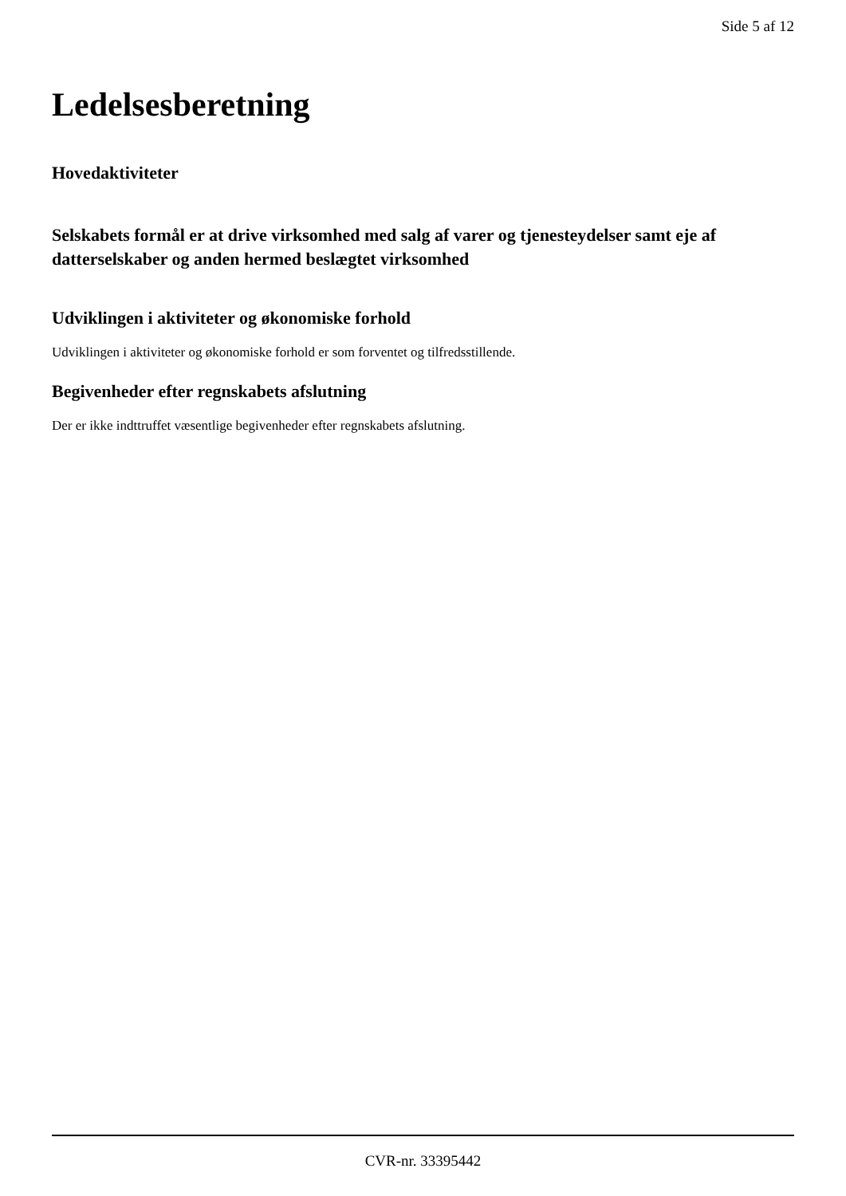Side 5 af 12
Ledelsesberetning
Hovedaktiviteter
Selskabets formål er at drive virksomhed med salg af varer og tjenesteydelser samt eje af datterselskaber og anden hermed beslægtet virksomhed
Udviklingen i aktiviteter og økonomiske forhold
Udviklingen i aktiviteter og økonomiske forhold er som forventet og tilfredsstillende.
Begivenheder efter regnskabets afslutning
Der er ikke indttruffet væsentlige begivenheder efter regnskabets afslutning.
CVR-nr. 33395442